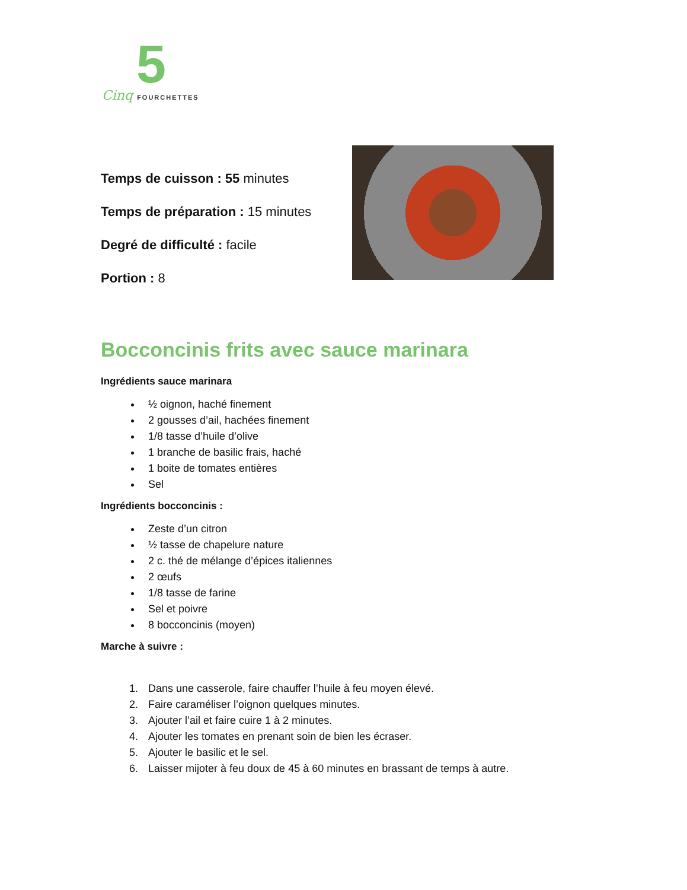5
Cinq FOURCHETTES
Temps de cuisson : 55 minutes
Temps de préparation : 15 minutes
Degré de difficulté : facile
Portion : 8
Bocconcinis frits avec sauce marinara
Ingrédients sauce marinara
½ oignon, haché finement
2 gousses d’ail, hachées finement
1/8 tasse d’huile d’olive
1 branche de basilic frais, haché
1 boite de tomates entières
Sel
Ingrédients bocconcinis :
Zeste d’un citron
½ tasse de chapelure nature
2 c. thé de mélange d’épices italiennes
2 œufs
1/8 tasse de farine
Sel et poivre
8 bocconcinis (moyen)
Marche à suivre :
1. Dans une casserole, faire chauffer l’huile à feu moyen élevé.
2. Faire caraméliser l’oignon quelques minutes.
3. Ajouter l’ail et faire cuire 1 à 2 minutes.
4. Ajouter les tomates en prenant soin de bien les écraser.
5. Ajouter le basilic et le sel.
6. Laisser mijoter à feu doux de 45 à 60 minutes en brassant de temps à autre.